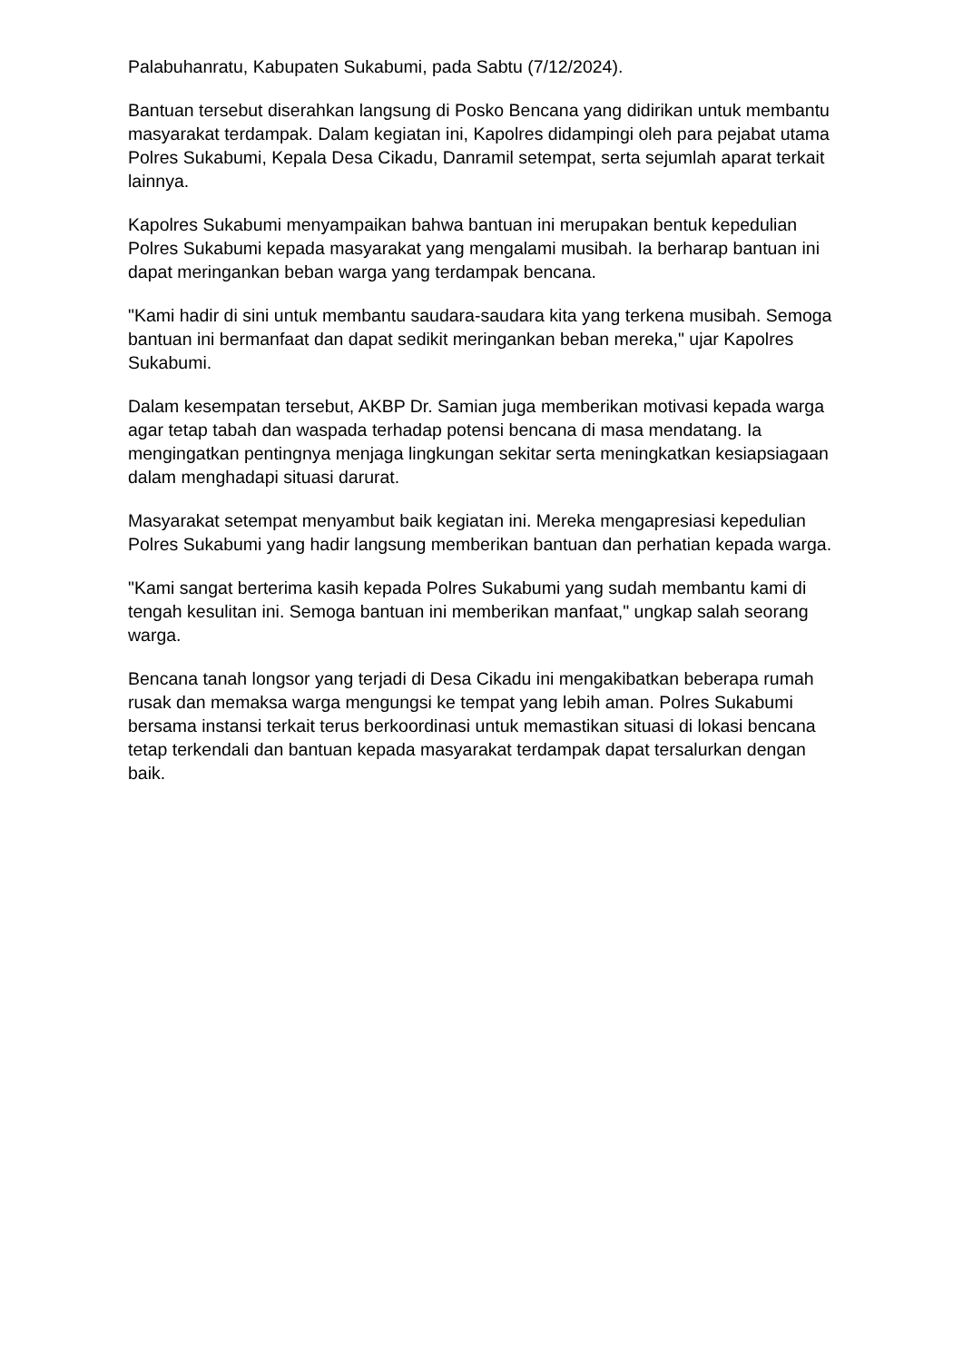Palabuhanratu, Kabupaten Sukabumi, pada Sabtu (7/12/2024).
Bantuan tersebut diserahkan langsung di Posko Bencana yang didirikan untuk membantu masyarakat terdampak. Dalam kegiatan ini, Kapolres didampingi oleh para pejabat utama Polres Sukabumi, Kepala Desa Cikadu, Danramil setempat, serta sejumlah aparat terkait lainnya.
Kapolres Sukabumi menyampaikan bahwa bantuan ini merupakan bentuk kepedulian Polres Sukabumi kepada masyarakat yang mengalami musibah. Ia berharap bantuan ini dapat meringankan beban warga yang terdampak bencana.
"Kami hadir di sini untuk membantu saudara-saudara kita yang terkena musibah. Semoga bantuan ini bermanfaat dan dapat sedikit meringankan beban mereka," ujar Kapolres Sukabumi.
Dalam kesempatan tersebut, AKBP Dr. Samian juga memberikan motivasi kepada warga agar tetap tabah dan waspada terhadap potensi bencana di masa mendatang. Ia mengingatkan pentingnya menjaga lingkungan sekitar serta meningkatkan kesiapsiagaan dalam menghadapi situasi darurat.
Masyarakat setempat menyambut baik kegiatan ini. Mereka mengapresiasi kepedulian Polres Sukabumi yang hadir langsung memberikan bantuan dan perhatian kepada warga.
"Kami sangat berterima kasih kepada Polres Sukabumi yang sudah membantu kami di tengah kesulitan ini. Semoga bantuan ini memberikan manfaat," ungkap salah seorang warga.
Bencana tanah longsor yang terjadi di Desa Cikadu ini mengakibatkan beberapa rumah rusak dan memaksa warga mengungsi ke tempat yang lebih aman. Polres Sukabumi bersama instansi terkait terus berkoordinasi untuk memastikan situasi di lokasi bencana tetap terkendali dan bantuan kepada masyarakat terdampak dapat tersalurkan dengan baik.